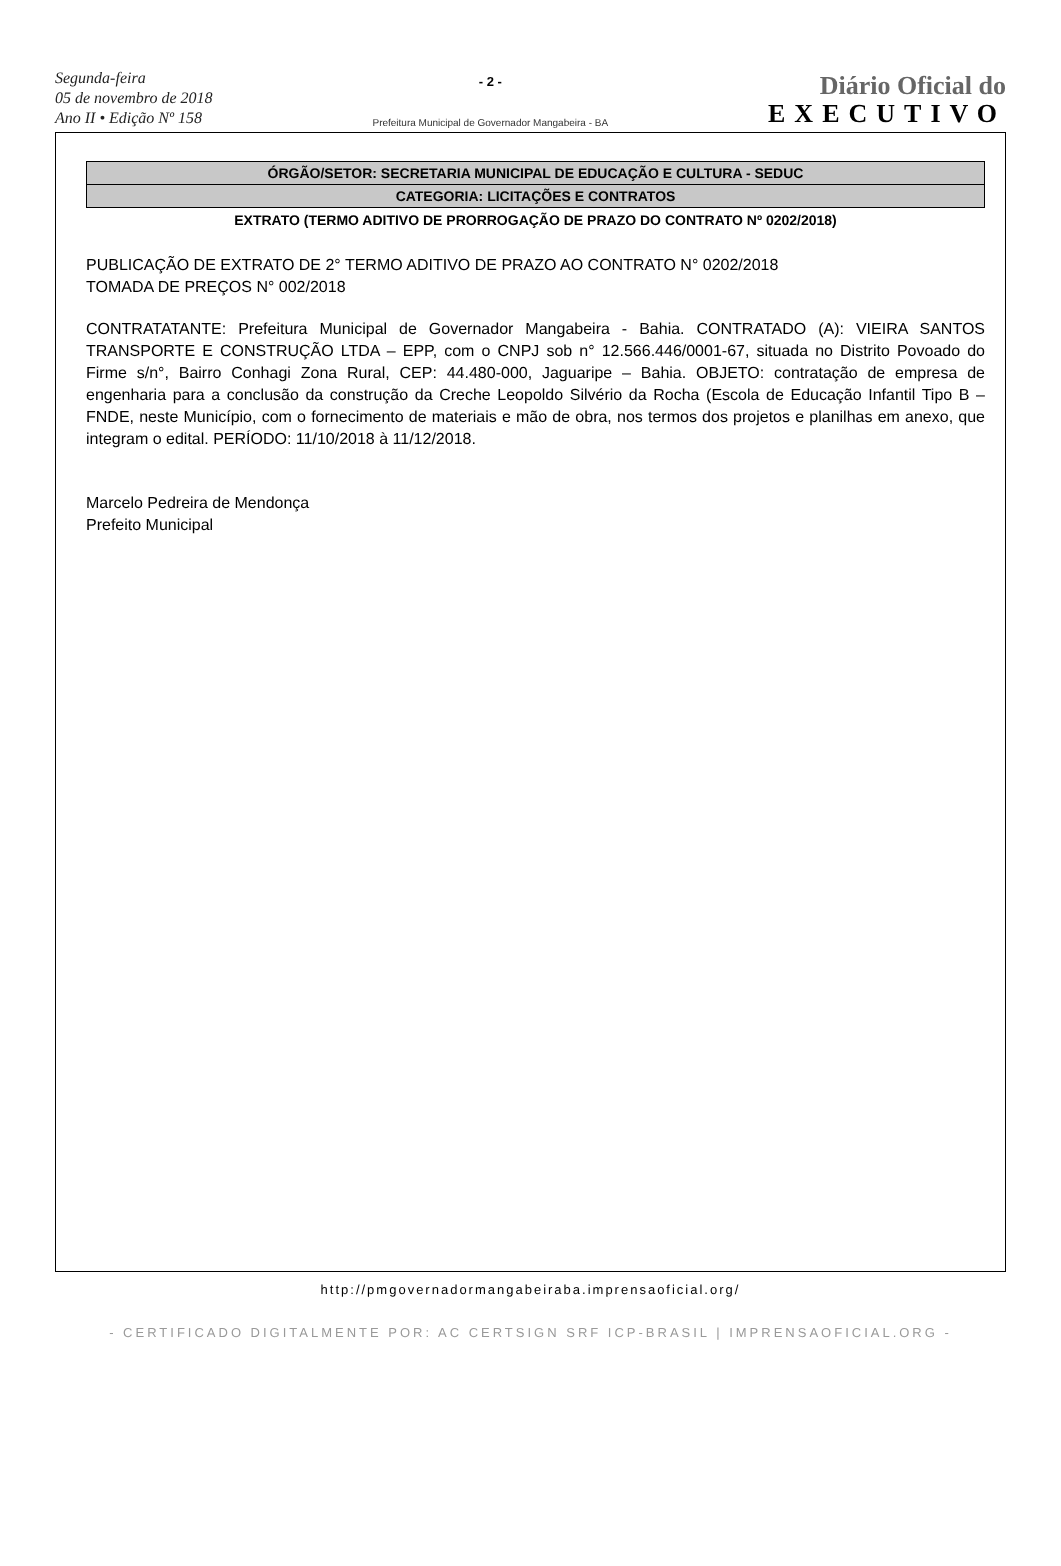Segunda-feira
05 de novembro de 2018
Ano II • Edição Nº 158
- 2 -
Prefeitura Municipal de Governador Mangabeira - BA
Diário Oficial do
EXECUTIVO
ÓRGÃO/SETOR: SECRETARIA MUNICIPAL DE EDUCAÇÃO E CULTURA - SEDUC
CATEGORIA: LICITAÇÕES E CONTRATOS
EXTRATO (TERMO ADITIVO DE PRORROGAÇÃO DE PRAZO DO CONTRATO Nº 0202/2018)
PUBLICAÇÃO DE EXTRATO DE 2° TERMO ADITIVO DE PRAZO AO CONTRATO N° 0202/2018
TOMADA DE PREÇOS N° 002/2018
CONTRATATANTE: Prefeitura Municipal de Governador Mangabeira - Bahia. CONTRATADO (A): VIEIRA SANTOS TRANSPORTE E CONSTRUÇÃO LTDA – EPP, com o CNPJ sob n° 12.566.446/0001-67, situada no Distrito Povoado do Firme s/n°, Bairro Conhagi Zona Rural, CEP: 44.480-000, Jaguaripe – Bahia. OBJETO: contratação de empresa de engenharia para a conclusão da construção da Creche Leopoldo Silvério da Rocha (Escola de Educação Infantil Tipo B – FNDE, neste Município, com o fornecimento de materiais e mão de obra, nos termos dos projetos e planilhas em anexo, que integram o edital. PERÍODO: 11/10/2018 à 11/12/2018.
Marcelo Pedreira de Mendonça
Prefeito Municipal
http://pmgovernadormangabeiraba.imprensaoficial.org/
- CERTIFICADO DIGITALMENTE POR: AC CERTSIGN SRF ICP-BRASIL | IMPRENSAOFICIAL.ORG -